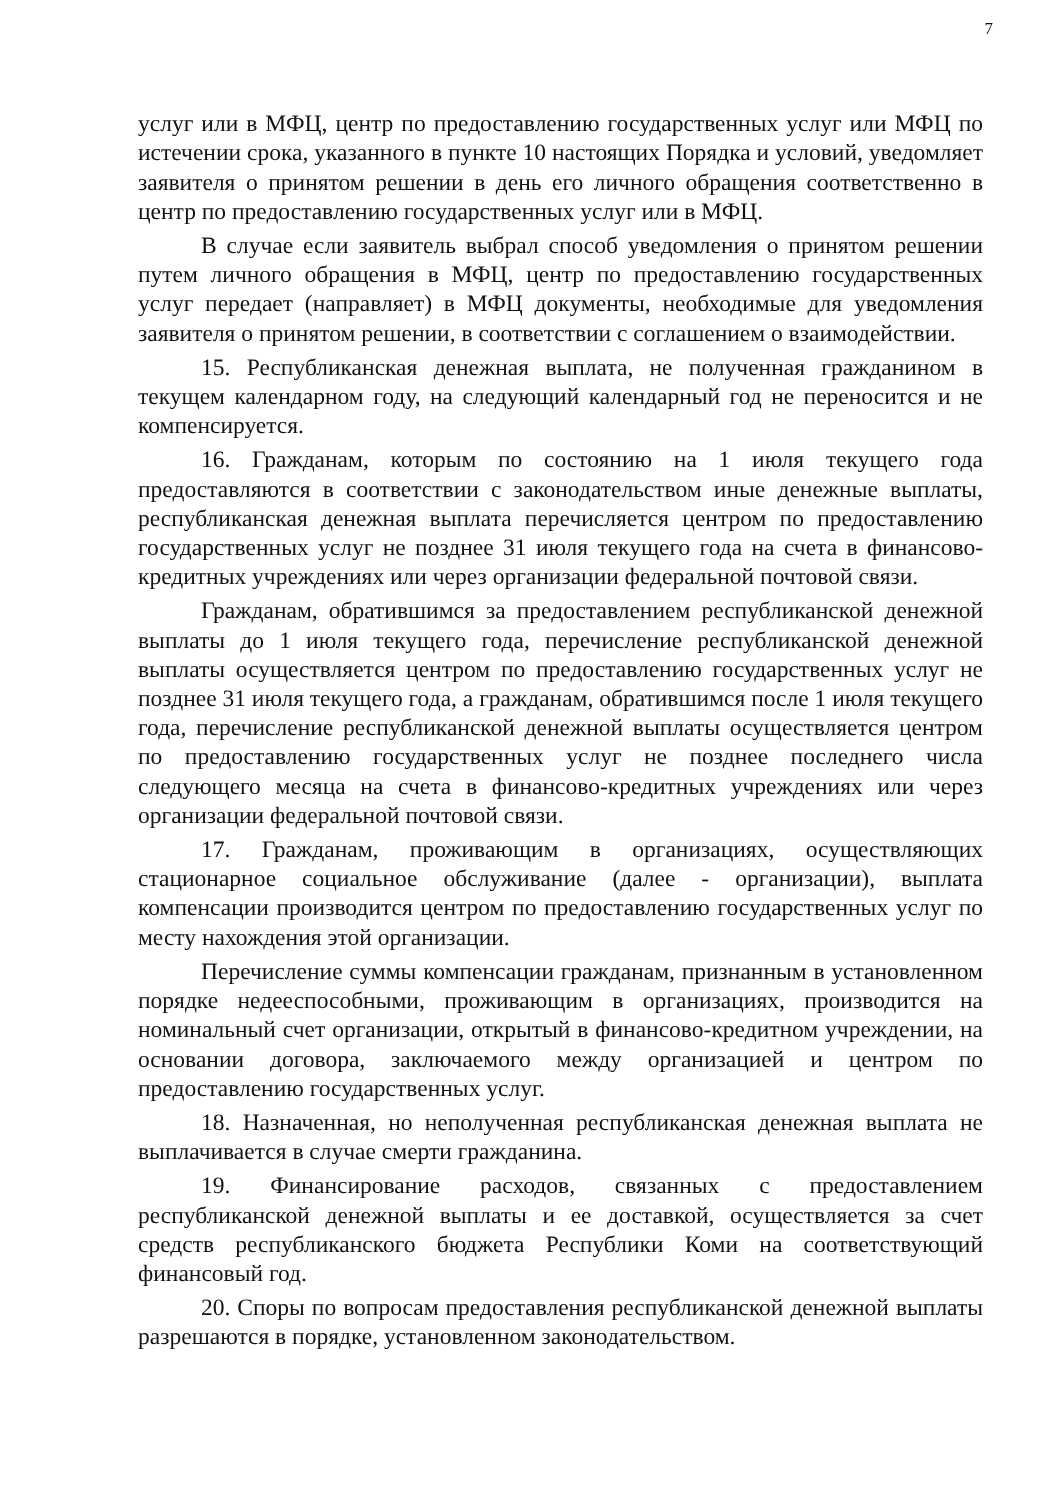7
услуг или в МФЦ, центр по предоставлению государственных услуг или МФЦ по истечении срока, указанного в пункте 10 настоящих Порядка и условий, уведомляет заявителя о принятом решении в день его личного обращения соответственно в центр по предоставлению государственных услуг или в МФЦ.
В случае если заявитель выбрал способ уведомления о принятом решении путем личного обращения в МФЦ, центр по предоставлению государственных услуг передает (направляет) в МФЦ документы, необходимые для уведомления заявителя о принятом решении, в соответствии с соглашением о взаимодействии.
15. Республиканская денежная выплата, не полученная гражданином в текущем календарном году, на следующий календарный год не переносится и не компенсируется.
16. Гражданам, которым по состоянию на 1 июля текущего года предоставляются в соответствии с законодательством иные денежные выплаты, республиканская денежная выплата перечисляется центром по предоставлению государственных услуг не позднее 31 июля текущего года на счета в финансово-кредитных учреждениях или через организации федеральной почтовой связи.
Гражданам, обратившимся за предоставлением республиканской денежной выплаты до 1 июля текущего года, перечисление республиканской денежной выплаты осуществляется центром по предоставлению государственных услуг не позднее 31 июля текущего года, а гражданам, обратившимся после 1 июля текущего года, перечисление республиканской денежной выплаты осуществляется центром по предоставлению государственных услуг не позднее последнего числа следующего месяца на счета в финансово-кредитных учреждениях или через организации федеральной почтовой связи.
17. Гражданам, проживающим в организациях, осуществляющих стационарное социальное обслуживание (далее - организации), выплата компенсации производится центром по предоставлению государственных услуг по месту нахождения этой организации.
Перечисление суммы компенсации гражданам, признанным в установленном порядке недееспособными, проживающим в организациях, производится на номинальный счет организации, открытый в финансово-кредитном учреждении, на основании договора, заключаемого между организацией и центром по предоставлению государственных услуг.
18. Назначенная, но неполученная республиканская денежная выплата не выплачивается в случае смерти гражданина.
19. Финансирование расходов, связанных с предоставлением республиканской денежной выплаты и ее доставкой, осуществляется за счет средств республиканского бюджета Республики Коми на соответствующий финансовый год.
20. Споры по вопросам предоставления республиканской денежной выплаты разрешаются в порядке, установленном законодательством.